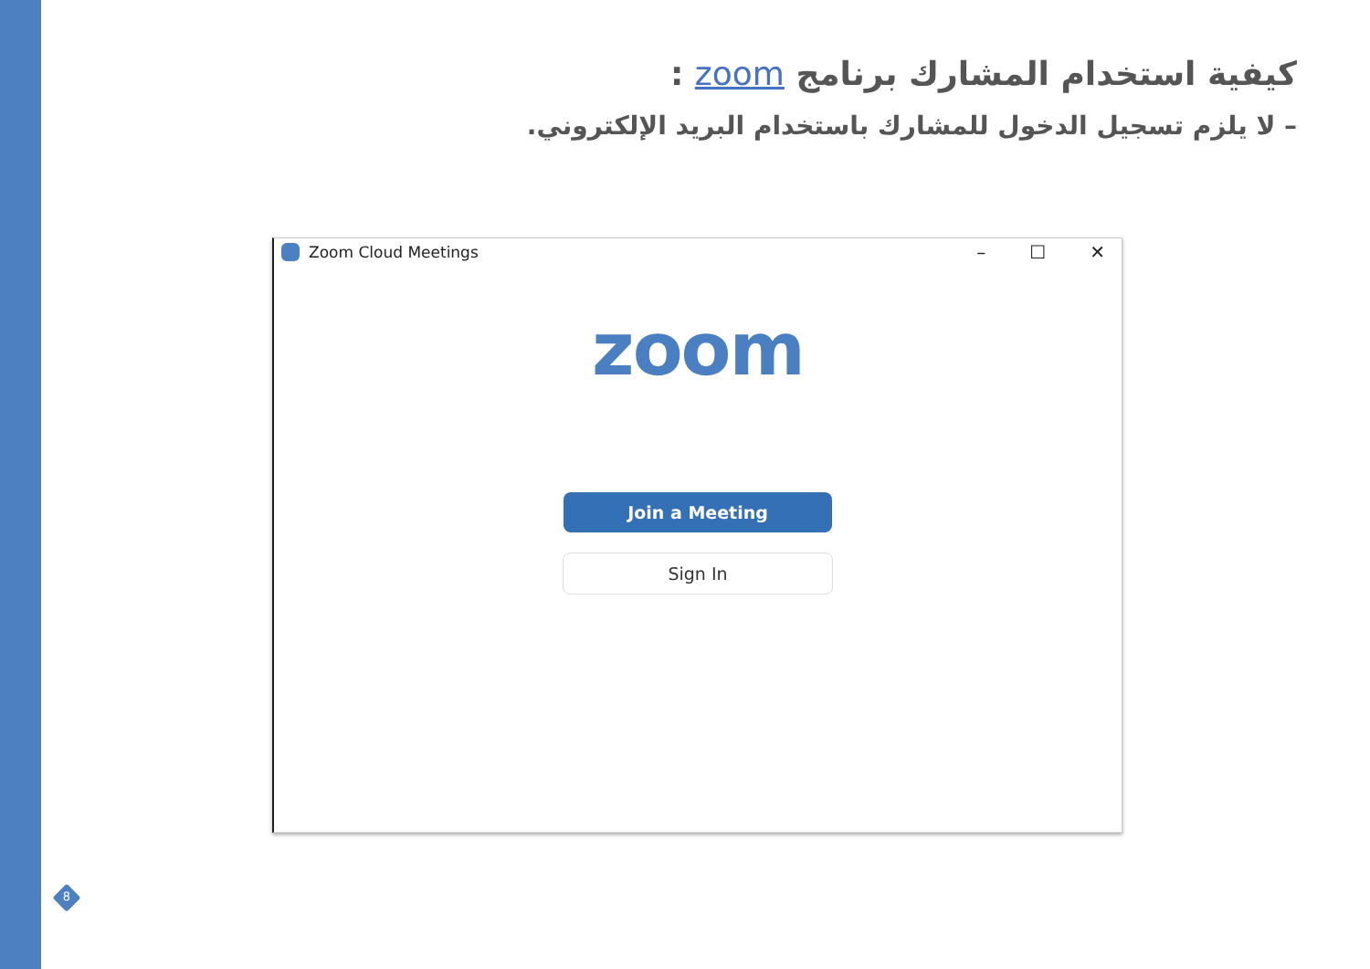كيفية استخدام المشارك برنامج zoom :
– لا يلزم تسجيل الدخول للمشارك باستخدام البريد الإلكتروني.
Zoom Cloud Meetings
– ☐ ✕
zoom
Join a Meeting
Sign In
8